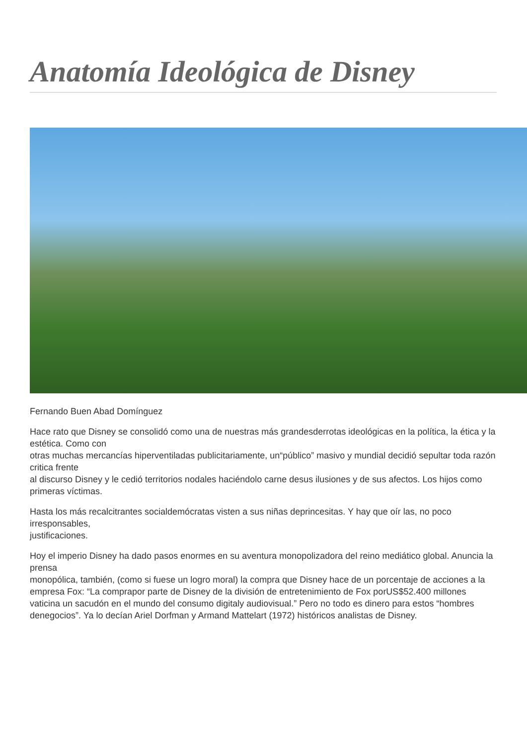Anatomía Ideológica de Disney
Fernando Buen Abad Domínguez
Hace rato que Disney se consolidó como una de nuestras más grandesderrotas ideológicas en la política, la ética y la estética. Como con
otras muchas mercancías hiperventiladas publicitariamente, un“público” masivo y mundial decidió sepultar toda razón critica frente
al discurso Disney y le cedió territorios nodales haciéndolo carne desus ilusiones y de sus afectos. Los hijos como primeras víctimas.
Hasta los más recalcitrantes socialdemócratas visten a sus niñas deprincesitas. Y hay que oír las, no poco irresponsables,
justificaciones.
Hoy el imperio Disney ha dado pasos enormes en su aventura monopolizadora del reino mediático global. Anuncia la prensa
monopólica, también, (como si fuese un logro moral) la compra que Disney hace de un porcentaje de acciones a la empresa Fox: “La comprapor parte de Disney de la división de entretenimiento de Fox porUS$52.400 millones vaticina un sacudón en el mundo del consumo digitaly audiovisual.” Pero no todo es dinero para estos “hombres denegocios”. Ya lo decían Ariel Dorfman y Armand Mattelart (1972) históricos analistas de Disney.